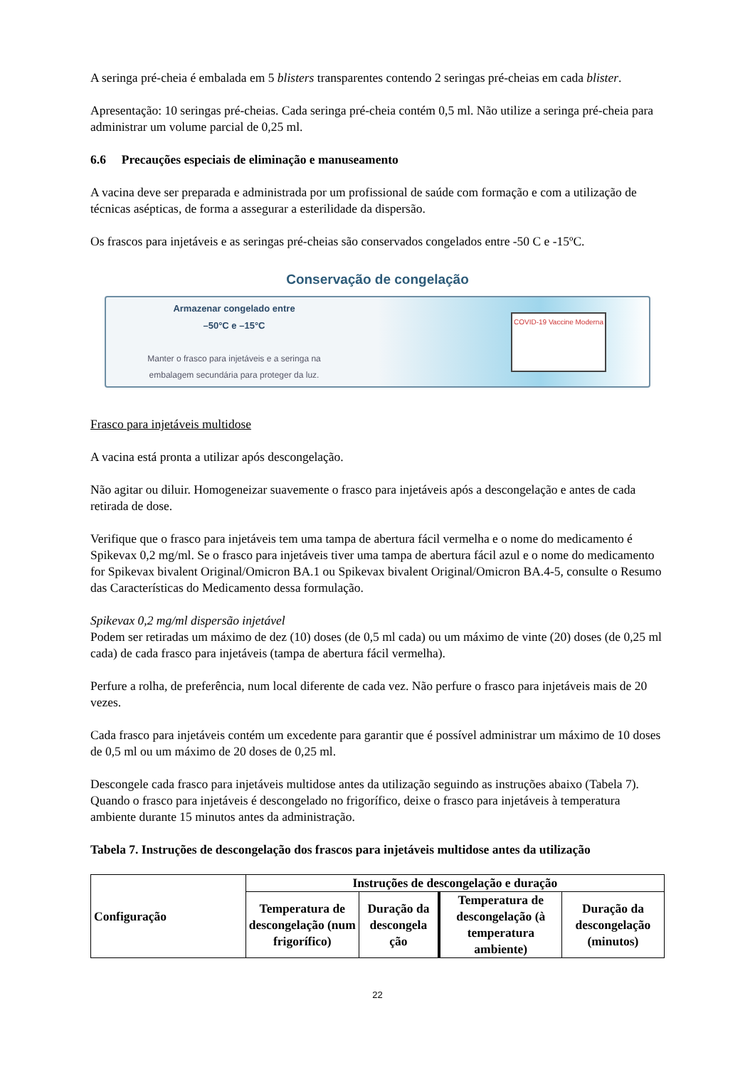A seringa pré-cheia é embalada em 5 blisters transparentes contendo 2 seringas pré-cheias em cada blister.
Apresentação: 10 seringas pré-cheias. Cada seringa pré-cheia contém 0,5 ml. Não utilize a seringa pré-cheia para administrar um volume parcial de 0,25 ml.
6.6 Precauções especiais de eliminação e manuseamento
A vacina deve ser preparada e administrada por um profissional de saúde com formação e com a utilização de técnicas asépticas, de forma a assegurar a esterilidade da dispersão.
Os frascos para injetáveis e as seringas pré-cheias são conservados congelados entre -50 C e -15ºC.
Conservação de congelação
Armazenar congelado entre
–50°C e –15°C
Manter o frasco para injetáveis e a seringa na
embalagem secundária para proteger da luz.
COVID-19 Vaccine Moderna
Frasco para injetáveis multidose
A vacina está pronta a utilizar após descongelação.
Não agitar ou diluir. Homogeneizar suavemente o frasco para injetáveis após a descongelação e antes de cada retirada de dose.
Verifique que o frasco para injetáveis tem uma tampa de abertura fácil vermelha e o nome do medicamento é Spikevax 0,2 mg/ml. Se o frasco para injetáveis tiver uma tampa de abertura fácil azul e o nome do medicamento for Spikevax bivalent Original/Omicron BA.1 ou Spikevax bivalent Original/Omicron BA.4-5, consulte o Resumo das Características do Medicamento dessa formulação.
Spikevax 0,2 mg/ml dispersão injetável
Podem ser retiradas um máximo de dez (10) doses (de 0,5 ml cada) ou um máximo de vinte (20) doses (de 0,25 ml cada) de cada frasco para injetáveis (tampa de abertura fácil vermelha).
Perfure a rolha, de preferência, num local diferente de cada vez. Não perfure o frasco para injetáveis mais de 20 vezes.
Cada frasco para injetáveis contém um excedente para garantir que é possível administrar um máximo de 10 doses de 0,5 ml ou um máximo de 20 doses de 0,25 ml.
Descongele cada frasco para injetáveis multidose antes da utilização seguindo as instruções abaixo (Tabela 7). Quando o frasco para injetáveis é descongelado no frigorífico, deixe o frasco para injetáveis à temperatura ambiente durante 15 minutos antes da administração.
Tabela 7. Instruções de descongelação dos frascos para injetáveis multidose antes da utilização
| Configuração | Instruções de descongelação e duração | | | |
| --- | --- | --- | --- | --- |
| | Temperatura de descongelação (num frigorífico) | Duração da descongela ção | Temperatura de descongelação (à temperatura ambiente) | Duração da descongelação (minutos) |
22